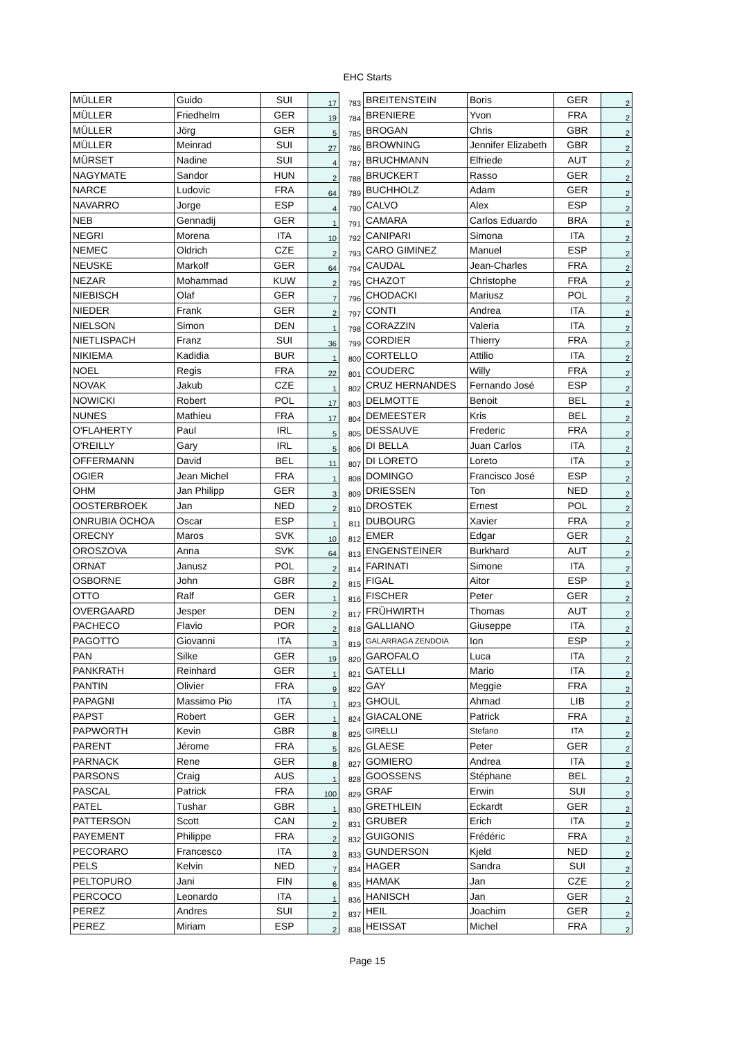EHC Starts
| MÜLLER | Guido | SUI | 17 | 783 | BREITENSTEIN | Boris | GER | 2 |
| MÜLLER | Friedhelm | GER | 19 | 784 | BRENIERE | Yvon | FRA | 2 |
| MÜLLER | Jörg | GER | 5 | 785 | BROGAN | Chris | GBR | 2 |
| MÜLLER | Meinrad | SUI | 27 | 786 | BROWNING | Jennifer Elizabeth | GBR | 2 |
| MÜRSET | Nadine | SUI | 4 | 787 | BRUCHMANN | Elfriede | AUT | 2 |
| NAGYMATE | Sandor | HUN | 2 | 788 | BRUCKERT | Rasso | GER | 2 |
| NARCE | Ludovic | FRA | 64 | 789 | BUCHHOLZ | Adam | GER | 2 |
| NAVARRO | Jorge | ESP | 4 | 790 | CALVO | Alex | ESP | 2 |
| NEB | Gennadij | GER | 1 | 791 | CAMARA | Carlos Eduardo | BRA | 2 |
| NEGRI | Morena | ITA | 10 | 792 | CANIPARI | Simona | ITA | 2 |
| NEMEC | Oldrich | CZE | 2 | 793 | CARO GIMINEZ | Manuel | ESP | 2 |
| NEUSKE | Markolf | GER | 64 | 794 | CAUDAL | Jean-Charles | FRA | 2 |
| NEZAR | Mohammad | KUW | 2 | 795 | CHAZOT | Christophe | FRA | 2 |
| NIEBISCH | Olaf | GER | 7 | 796 | CHODACKI | Mariusz | POL | 2 |
| NIEDER | Frank | GER | 2 | 797 | CONTI | Andrea | ITA | 2 |
| NIELSON | Simon | DEN | 1 | 798 | CORAZZIN | Valeria | ITA | 2 |
| NIETLISPACH | Franz | SUI | 36 | 799 | CORDIER | Thierry | FRA | 2 |
| NIKIEMA | Kadidia | BUR | 1 | 800 | CORTELLO | Attilio | ITA | 2 |
| NOEL | Regis | FRA | 22 | 801 | COUDERC | Willy | FRA | 2 |
| NOVAK | Jakub | CZE | 1 | 802 | CRUZ HERNANDES | Fernando José | ESP | 2 |
| NOWICKI | Robert | POL | 17 | 803 | DELMOTTE | Benoit | BEL | 2 |
| NUNES | Mathieu | FRA | 17 | 804 | DEMEESTER | Kris | BEL | 2 |
| O'FLAHERTY | Paul | IRL | 5 | 805 | DESSAUVE | Frederic | FRA | 2 |
| O'REILLY | Gary | IRL | 5 | 806 | DI BELLA | Juan Carlos | ITA | 2 |
| OFFERMANN | David | BEL | 11 | 807 | DI LORETO | Loreto | ITA | 2 |
| OGIER | Jean Michel | FRA | 1 | 808 | DOMINGO | Francisco José | ESP | 2 |
| OHM | Jan Philipp | GER | 3 | 809 | DRIESSEN | Ton | NED | 2 |
| OOSTERBROEK | Jan | NED | 2 | 810 | DROSTEK | Ernest | POL | 2 |
| ONRUBIA OCHOA | Oscar | ESP | 1 | 811 | DUBOURG | Xavier | FRA | 2 |
| ORECNY | Maros | SVK | 10 | 812 | EMER | Edgar | GER | 2 |
| OROSZOVA | Anna | SVK | 64 | 813 | ENGENSTEINER | Burkhard | AUT | 2 |
| ORNAT | Janusz | POL | 2 | 814 | FARINATI | Simone | ITA | 2 |
| OSBORNE | John | GBR | 2 | 815 | FIGAL | Aitor | ESP | 2 |
| OTTO | Ralf | GER | 1 | 816 | FISCHER | Peter | GER | 2 |
| OVERGAARD | Jesper | DEN | 2 | 817 | FRÜHWIRTH | Thomas | AUT | 2 |
| PACHECO | Flavio | POR | 2 | 818 | GALLIANO | Giuseppe | ITA | 2 |
| PAGOTTO | Giovanni | ITA | 3 | 819 | GALARRAGA ZENDOIA | Ion | ESP | 2 |
| PAN | Silke | GER | 19 | 820 | GAROFALO | Luca | ITA | 2 |
| PANKRATH | Reinhard | GER | 1 | 821 | GATELLI | Mario | ITA | 2 |
| PANTIN | Olivier | FRA | 9 | 822 | GAY | Meggie | FRA | 2 |
| PAPAGNI | Massimo Pio | ITA | 1 | 823 | GHOUL | Ahmad | LIB | 2 |
| PAPST | Robert | GER | 1 | 824 | GIACALONE | Patrick | FRA | 2 |
| PAPWORTH | Kevin | GBR | 8 | 825 | GIRELLI | Stefano | ITA | 2 |
| PARENT | Jérome | FRA | 5 | 826 | GLAESE | Peter | GER | 2 |
| PARNACK | Rene | GER | 8 | 827 | GOMIERO | Andrea | ITA | 2 |
| PARSONS | Craig | AUS | 1 | 828 | GOOSSENS | Stéphane | BEL | 2 |
| PASCAL | Patrick | FRA | 100 | 829 | GRAF | Erwin | SUI | 2 |
| PATEL | Tushar | GBR | 1 | 830 | GRETHLEIN | Eckardt | GER | 2 |
| PATTERSON | Scott | CAN | 2 | 831 | GRUBER | Erich | ITA | 2 |
| PAYEMENT | Philippe | FRA | 2 | 832 | GUIGONIS | Frédéric | FRA | 2 |
| PECORARO | Francesco | ITA | 3 | 833 | GUNDERSON | Kjeld | NED | 2 |
| PELS | Kelvin | NED | 7 | 834 | HAGER | Sandra | SUI | 2 |
| PELTOPURO | Jani | FIN | 6 | 835 | HAMAK | Jan | CZE | 2 |
| PERCOCO | Leonardo | ITA | 1 | 836 | HANISCH | Jan | GER | 2 |
| PEREZ | Andres | SUI | 2 | 837 | HEIL | Joachim | GER | 2 |
| PEREZ | Miriam | ESP | 2 | 838 | HEISSAT | Michel | FRA | 2 |
Page 15